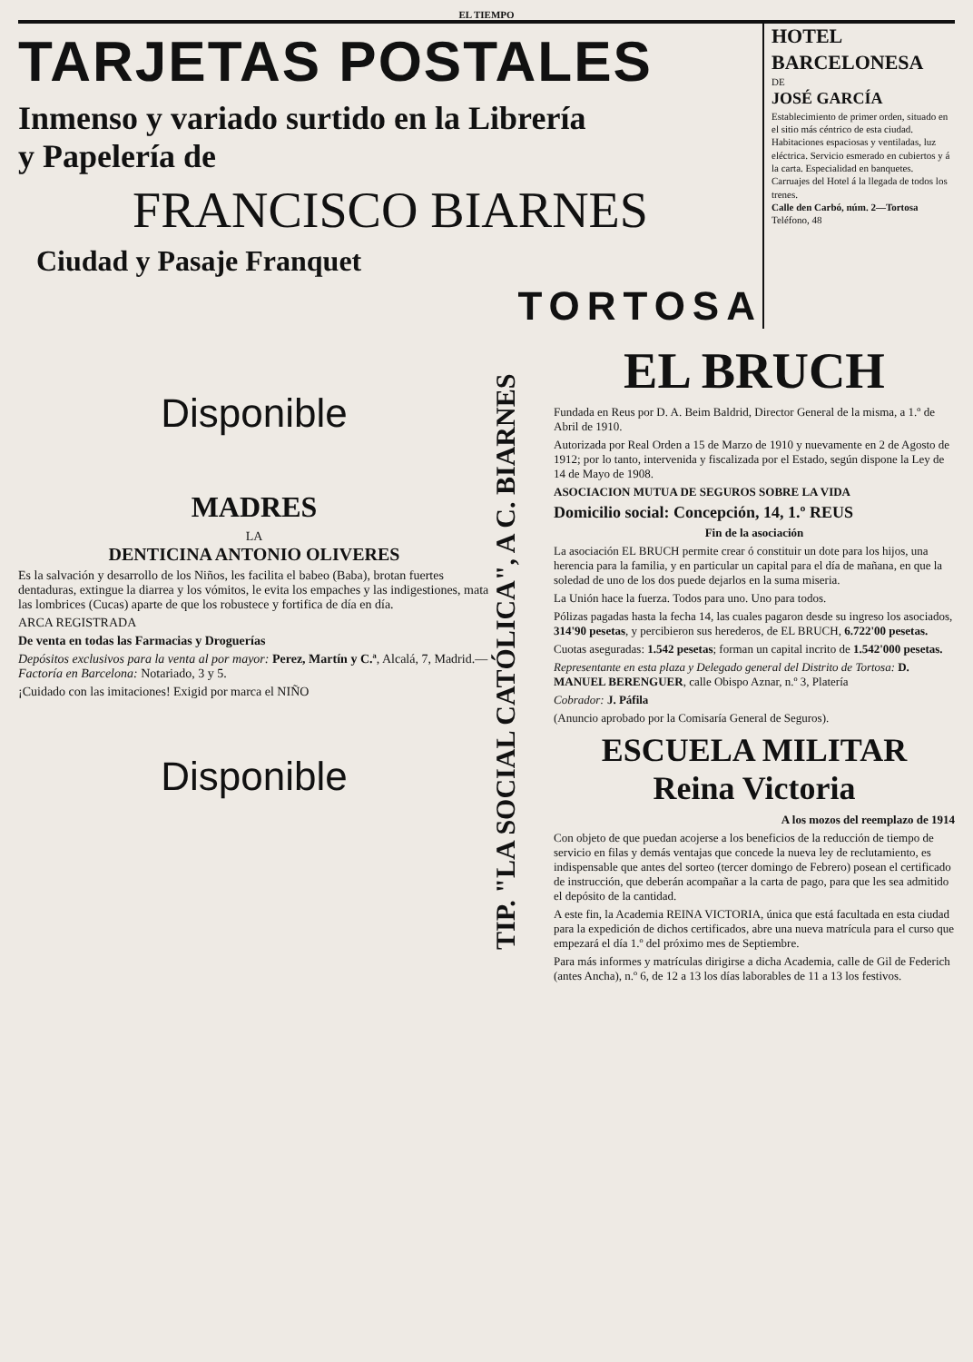EL TIEMPO
TARJETAS POSTALES
Inmenso y variado surtido en la Librería
y Papelería de
FRANCISCO BIARNES
Ciudad y Pasaje Franquet
TORTOSA
HOTEL BARCELONESA
DE
JOSÉ GARCÍA
Establecimiento de primer orden, situado en el sitio más céntrico de esta ciudad. Habitaciones espaciosas y ventiladas, luz eléctrica. Servicio esmerado en cubiertos y á la carta. Especialidad en banquetes. Carruajes del Hotel á la llegada de todos los trenes.
Calle den Carbó, núm. 2—Tortosa
Teléfono, 48
Disponible
MADRES
LA
DENTICINA ANTONIO OLIVERES
Es la salvación y desarrollo de los Niños, les facilita el babeo (Baba), brotan fuertes dentaduras, extingue la diarrea y los vómitos, le evita los empaches y las indigestiones, mata las lombrices (Cucas) aparte de que los robustece y fortifica de día en día.
ARCA REGISTRADA
De venta en todas las Farmacias y Droguerías
Depósitos exclusivos para la venta al por mayor: Perez, Martín y C.ª, Alcalá, 7, Madrid.—Factoría en Barcelona: Notariado, 3 y 5.
¡Cuidado con las imitaciones! Exigid por marca el NIÑO
Disponible
TIP. "LA SOCIAL CATÓLICA", A C. BIARNES
EL BRUCH
Fundada en Reus por D. A. Beim Baldrid, Director General de la misma, a 1.º de Abril de 1910.
Autorizada por Real Orden a 15 de Marzo de 1910 y nuevamente en 2 de Agosto de 1912; por lo tanto, intervenida y fiscalizada por el Estado, según dispone la Ley de 14 de Mayo de 1908.
ASOCIACION MUTUA DE SEGUROS SOBRE LA VIDA
Domicilio social: Concepción, 14, 1.º REUS
Fin de la asociación
La asociación EL BRUCH permite crear ó constituir un dote para los hijos, una herencia para la familia, y en particular un capital para el día de mañana, en que la soledad de uno de los dos puede dejarlos en la suma miseria.
La Unión hace la fuerza. Todos para uno. Uno para todos.
Pólizas pagadas hasta la fecha 14, las cuales pagaron desde su ingreso los asociados, 314'90 pesetas, y percibieron sus herederos, de EL BRUCH, 6.722'00 pesetas.
Cuotas aseguradas: 1.542 pesetas; forman un capital incrito de 1.542'000 pesetas.
Representante en esta plaza y Delegado general del Distrito de Tortosa: D. MANUEL BERENGUER, calle Obispo Aznar, n.º 3, Platería
Cobrador: J. Páfila
(Anuncio aprobado por la Comisaría General de Seguros).
ESCUELA MILITAR
Reina Victoria
A los mozos del reemplazo de 1914
Con objeto de que puedan acojerse a los beneficios de la reducción de tiempo de servicio en filas y demás ventajas que concede la nueva ley de reclutamiento, es indispensable que antes del sorteo (tercer domingo de Febrero) posean el certificado de instrucción, que deberán acompañar a la carta de pago, para que les sea admitido el depósito de la cantidad.
A este fin, la Academia REINA VICTORIA, única que está facultada en esta ciudad para la expedición de dichos certificados, abre una nueva matrícula para el curso que empezará el día 1.º del próximo mes de Septiembre.
Para más informes y matrículas dirigirse a dicha Academia, calle de Gil de Federich (antes Ancha), n.º 6, de 12 a 13 los días laborables de 11 a 13 los festivos.